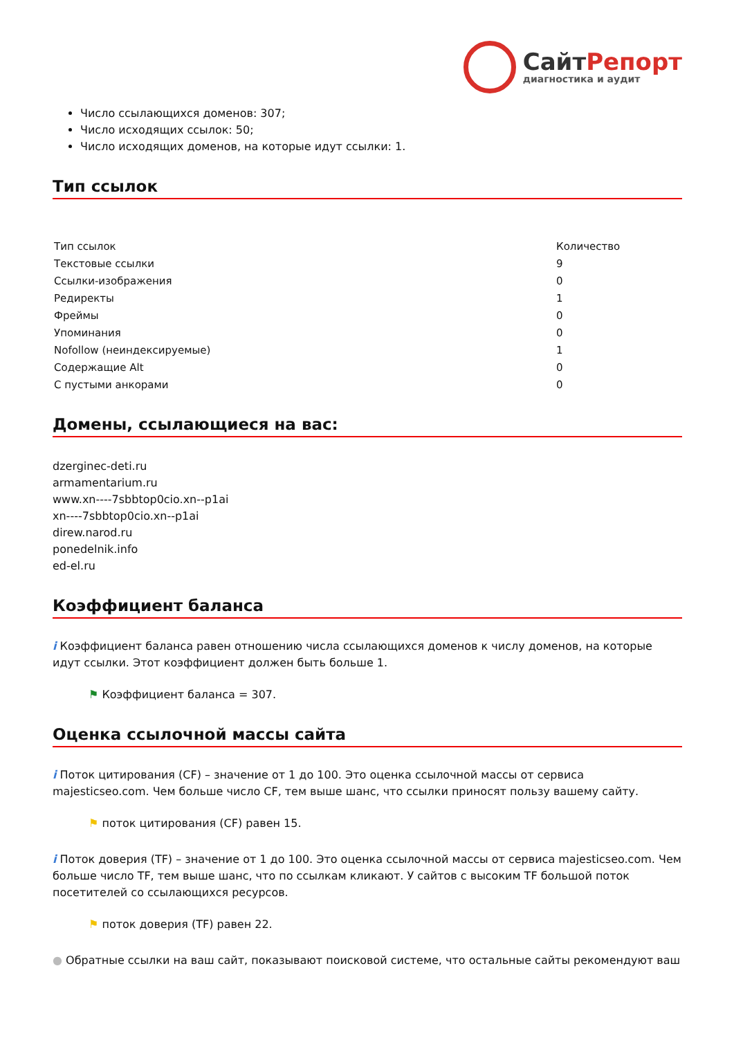СайтРепорт
диагностика и аудит
Число ссылающихся доменов: 307;
Число исходящих ссылок: 50;
Число исходящих доменов, на которые идут ссылки: 1.
Тип ссылок
| Тип ссылок | Количество |
| --- | --- |
| Текстовые ссылки | 9 |
| Ссылки-изображения | 0 |
| Редиректы | 1 |
| Фреймы | 0 |
| Упоминания | 0 |
| Nofollow (неиндексируемые) | 1 |
| Содержащие Alt | 0 |
| С пустыми анкорами | 0 |
Домены, ссылающиеся на вас:
dzerginec-deti.ru
armamentarium.ru
www.xn----7sbbtop0cio.xn--p1ai
xn----7sbbtop0cio.xn--p1ai
direw.narod.ru
ponedelnik.info
ed-el.ru
Коэффициент баланса
i Коэффициент баланса равен отношению числа ссылающихся доменов к числу доменов, на которые идут ссылки. Этот коэффициент должен быть больше 1.
⚑ Коэффициент баланса = 307.
Оценка ссылочной массы сайта
i Поток цитирования (CF) – значение от 1 до 100. Это оценка ссылочной массы от сервиса majesticseo.com. Чем больше число CF, тем выше шанс, что ссылки приносят пользу вашему сайту.
⚑ поток цитирования (CF) равен 15.
i Поток доверия (TF) – значение от 1 до 100. Это оценка ссылочной массы от сервиса majesticseo.com. Чем больше число TF, тем выше шанс, что по ссылкам кликают. У сайтов с высоким TF большой поток посетителей со ссылающихся ресурсов.
⚑ поток доверия (TF) равен 22.
● Обратные ссылки на ваш сайт, показывают поисковой системе, что остальные сайты рекомендуют ваш